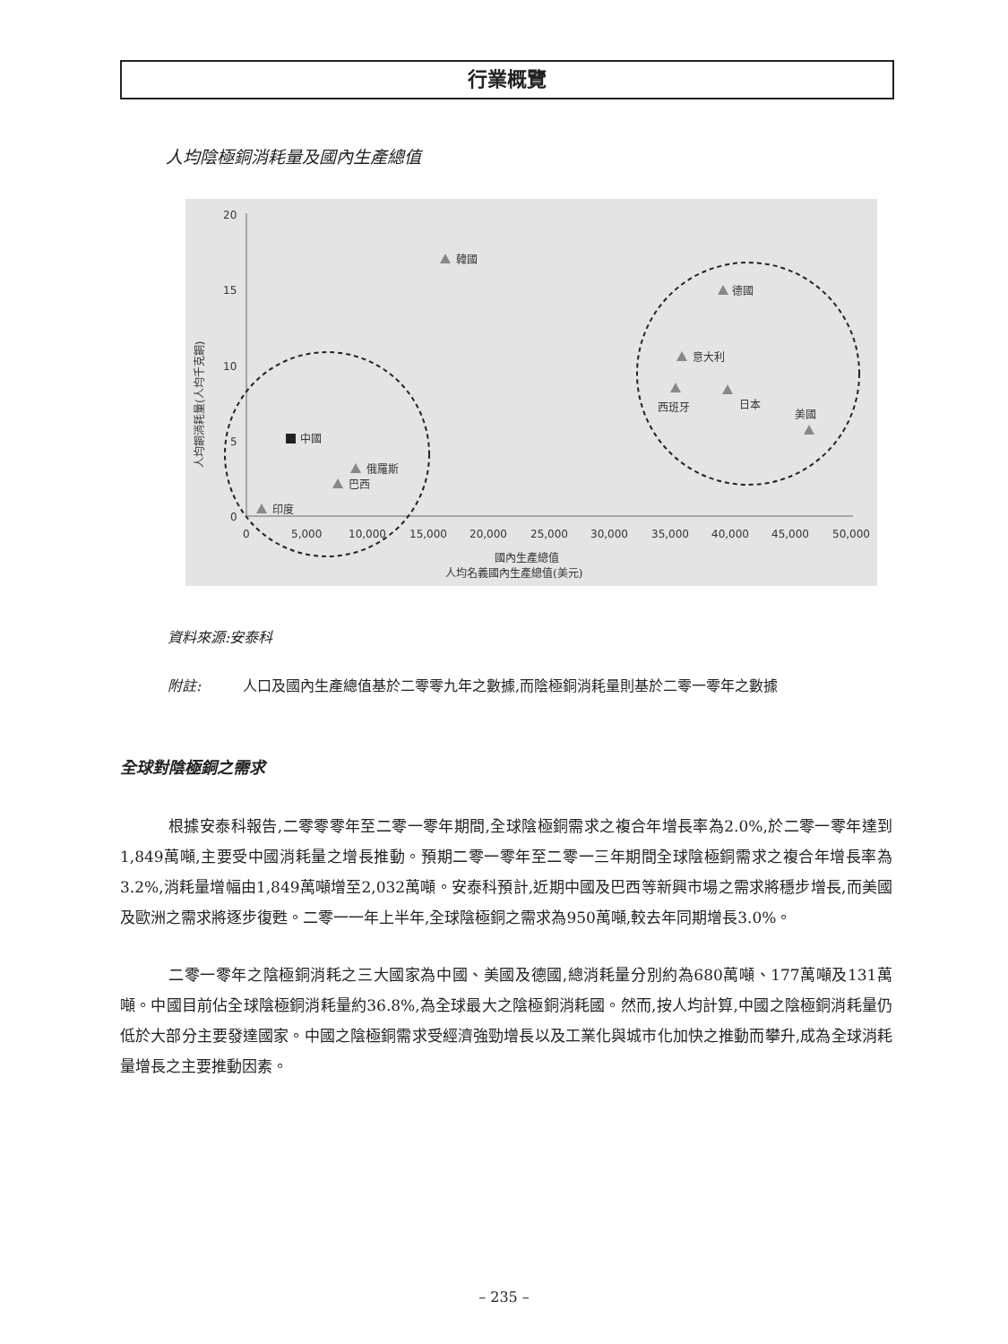行業概覽
人均陰極銅消耗量及國內生產總值
20
15
10
5
0
0
5,000
10,000
15,000
20,000
25,000
30,000
35,000
40,000
45,000
50,000
國內生產總值
人均名義國內生產總值(美元)
人均銅消耗量(人均千克銅)
中國
韓國
德國
意大利
西班牙
日本
美國
俄羅斯
巴西
印度
資料來源:安泰科
附註: 人口及國內生產總值基於二零零九年之數據,而陰極銅消耗量則基於二零一零年之數據
全球對陰極銅之需求
根據安泰科報告,二零零零年至二零一零年期間,全球陰極銅需求之複合年增長率為2.0%,於二零一零年達到1,849萬噸,主要受中國消耗量之增長推動。預期二零一零年至二零一三年期間全球陰極銅需求之複合年增長率為3.2%,消耗量增幅由1,849萬噸增至2,032萬噸。安泰科預計,近期中國及巴西等新興市場之需求將穩步增長,而美國及歐洲之需求將逐步復甦。二零一一年上半年,全球陰極銅之需求為950萬噸,較去年同期增長3.0%。
二零一零年之陰極銅消耗之三大國家為中國、美國及德國,總消耗量分別約為680萬噸、177萬噸及131萬噸。中國目前佔全球陰極銅消耗量約36.8%,為全球最大之陰極銅消耗國。然而,按人均計算,中國之陰極銅消耗量仍低於大部分主要發達國家。中國之陰極銅需求受經濟強勁增長以及工業化與城市化加快之推動而攀升,成為全球消耗量增長之主要推動因素。
– 235 –